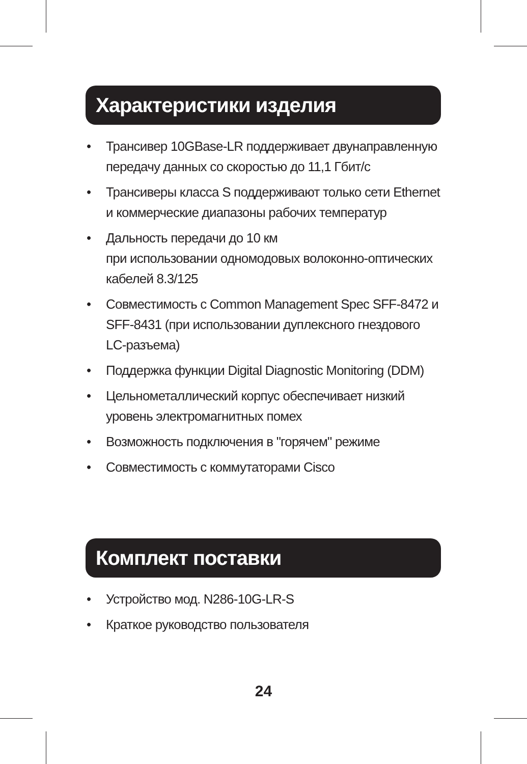Характеристики изделия
• Трансивер 10GBase-LR поддерживает двунаправленную передачу данных со скоростью до 11,1 Гбит/с
• Трансиверы класса S поддерживают только сети Ethernet и коммерческие диапазоны рабочих температур
• Дальность передачи до 10 км
при использовании одномодовых волоконно-оптических кабелей 8.3/125
• Совместимость с Common Management Spec SFF-8472 и SFF-8431 (при использовании дуплексного гнездового LC-разъема)
• Поддержка функции Digital Diagnostic Monitoring (DDM)
• Цельнометаллический корпус обеспечивает низкий уровень электромагнитных помех
• Возможность подключения в "горячем" режиме
• Совместимость с коммутаторами Cisco
Комплект поставки
• Устройство мод. N286-10G-LR-S
• Краткое руководство пользователя
24